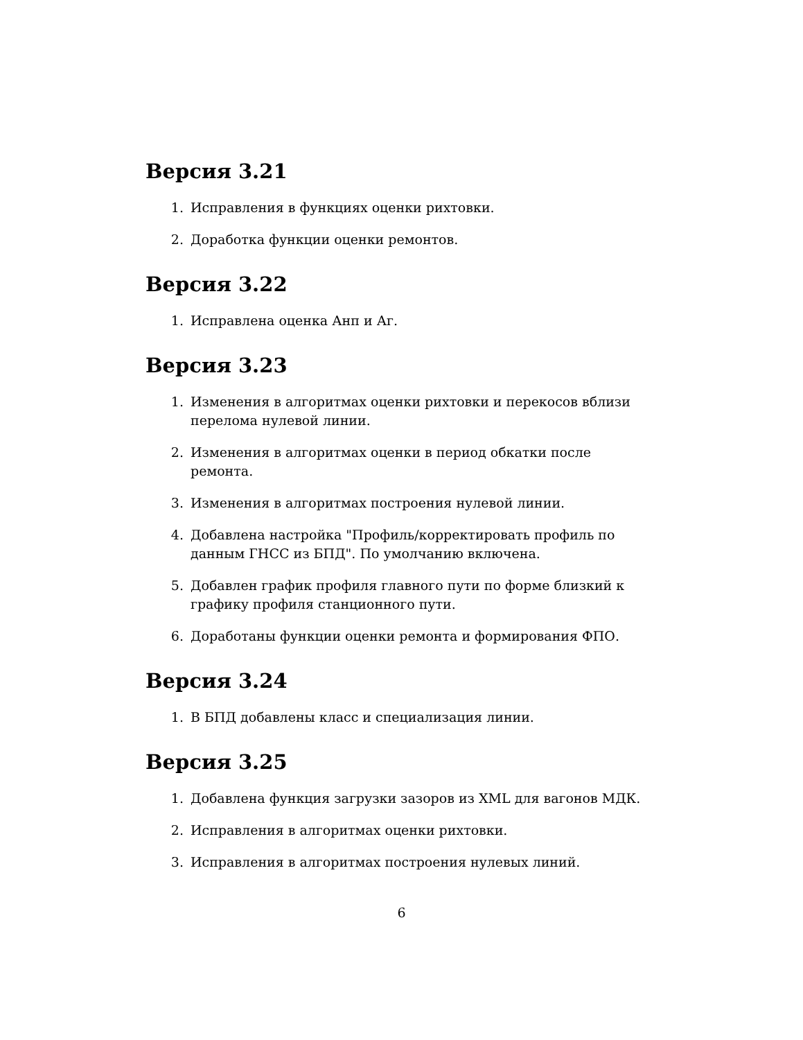Версия 3.21
1. Исправления в функциях оценки рихтовки.
2. Доработка функции оценки ремонтов.
Версия 3.22
1. Исправлена оценка Анп и Аг.
Версия 3.23
1. Изменения в алгоритмах оценки рихтовки и перекосов вблизи перелома нулевой линии.
2. Изменения в алгоритмах оценки в период обкатки после ремонта.
3. Изменения в алгоритмах построения нулевой линии.
4. Добавлена настройка "Профиль/корректировать профиль по данным ГНСС из БПД". По умолчанию включена.
5. Добавлен график профиля главного пути по форме близкий к графику профиля станционного пути.
6. Доработаны функции оценки ремонта и формирования ФПО.
Версия 3.24
1. В БПД добавлены класс и специализация линии.
Версия 3.25
1. Добавлена функция загрузки зазоров из XML для вагонов МДК.
2. Исправления в алгоритмах оценки рихтовки.
3. Исправления в алгоритмах построения нулевых линий.
6